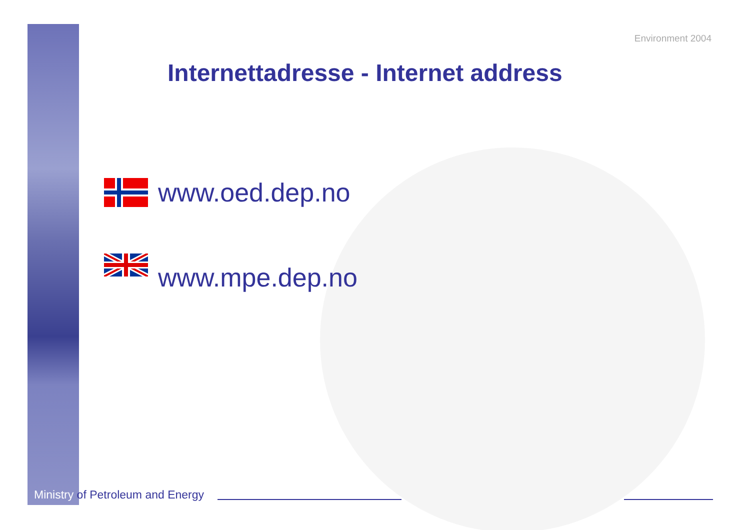Environment 2004
Internettadresse - Internet address
www.oed.dep.no
www.mpe.dep.no
Ministry of Petroleum and Energy